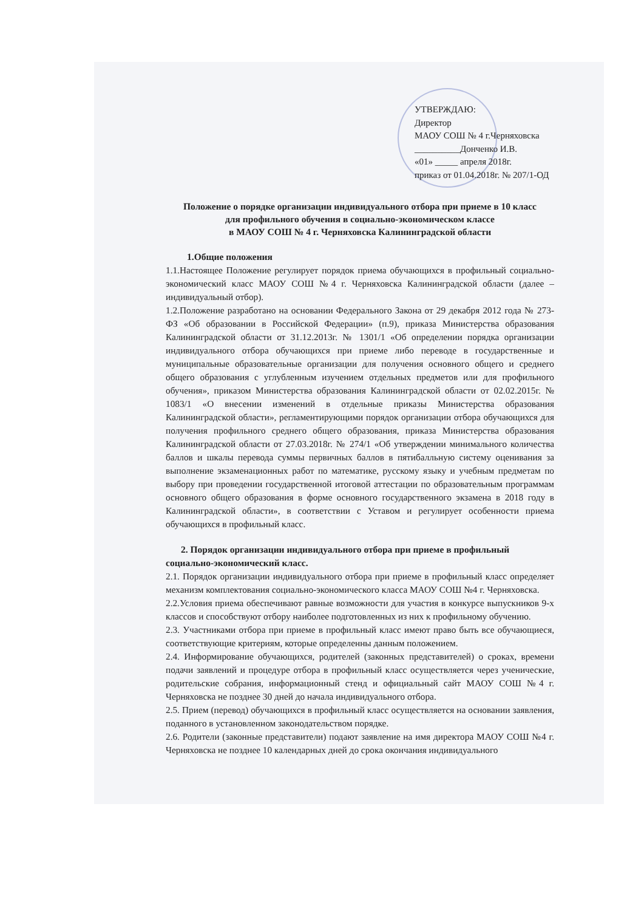УТВЕРЖДАЮ:
Директор
МАОУ СОШ № 4 г.Черняховска
__________Донченко И.В.
«01» _____ апреля 2018г.
приказ от 01.04.2018г. № 207/1-ОД
Положение о порядке организации индивидуального отбора при приеме в 10 класс
для профильного обучения в социально-экономическом классе
в МАОУ СОШ № 4 г. Черняховска Калининградской области
1.Общие положения
1.1.Настоящее Положение регулирует порядок приема обучающихся в профильный социально-экономический класс МАОУ СОШ №4 г. Черняховска Калининградской области (далее – индивидуальный отбор).
1.2.Положение разработано на основании Федерального Закона от 29 декабря 2012 года № 273-ФЗ «Об образовании в Российской Федерации» (п.9), приказа Министерства образования Калининградской области от 31.12.2013г. № 1301/1 «Об определении порядка организации индивидуального отбора обучающихся при приеме либо переводе в государственные и муниципальные образовательные организации для получения основного общего и среднего общего образования с углубленным изучением отдельных предметов или для профильного обучения», приказом Министерства образования Калининградской области от 02.02.2015г. № 1083/1 «О внесении изменений в отдельные приказы Министерства образования Калининградской области», регламентирующими порядок организации отбора обучающихся для получения профильного среднего общего образования, приказа Министерства образования Калининградской области от 27.03.2018г. № 274/1 «Об утверждении минимального количества баллов и шкалы перевода суммы первичных баллов в пятибалльную систему оценивания за выполнение экзаменационных работ по математике, русскому языку и учебным предметам по выбору при проведении государственной итоговой аттестации по образовательным программам основного общего образования в форме основного государственного экзамена в 2018 году в Калининградской области», в соответствии с Уставом и регулирует особенности приема обучающихся в профильный класс.
2. Порядок организации индивидуального отбора при приеме в профильный
социально-экономический класс.
2.1. Порядок организации индивидуального отбора при приеме в профильный класс определяет механизм комплектования социально-экономического класса МАОУ СОШ №4 г. Черняховска.
2.2.Условия приема обеспечивают равные возможности для участия в конкурсе выпускников 9-х классов и способствуют отбору наиболее подготовленных из них к профильному обучению.
2.3. Участниками отбора при приеме в профильный класс имеют право быть все обучающиеся, соответствующие критериям, которые определенны данным положением.
2.4. Информирование обучающихся, родителей (законных представителей) о сроках, времени подачи заявлений и процедуре отбора в профильный класс осуществляется через ученические, родительские собрания, информационный стенд и официальный сайт МАОУ СОШ №4 г. Черняховска не позднее 30 дней до начала индивидуального отбора.
2.5. Прием (перевод) обучающихся в профильный класс осуществляется на основании заявления, поданного в установленном законодательством порядке.
2.6. Родители (законные представители) подают заявление на имя директора МАОУ СОШ №4 г. Черняховска не позднее 10 календарных дней до срока окончания индивидуального